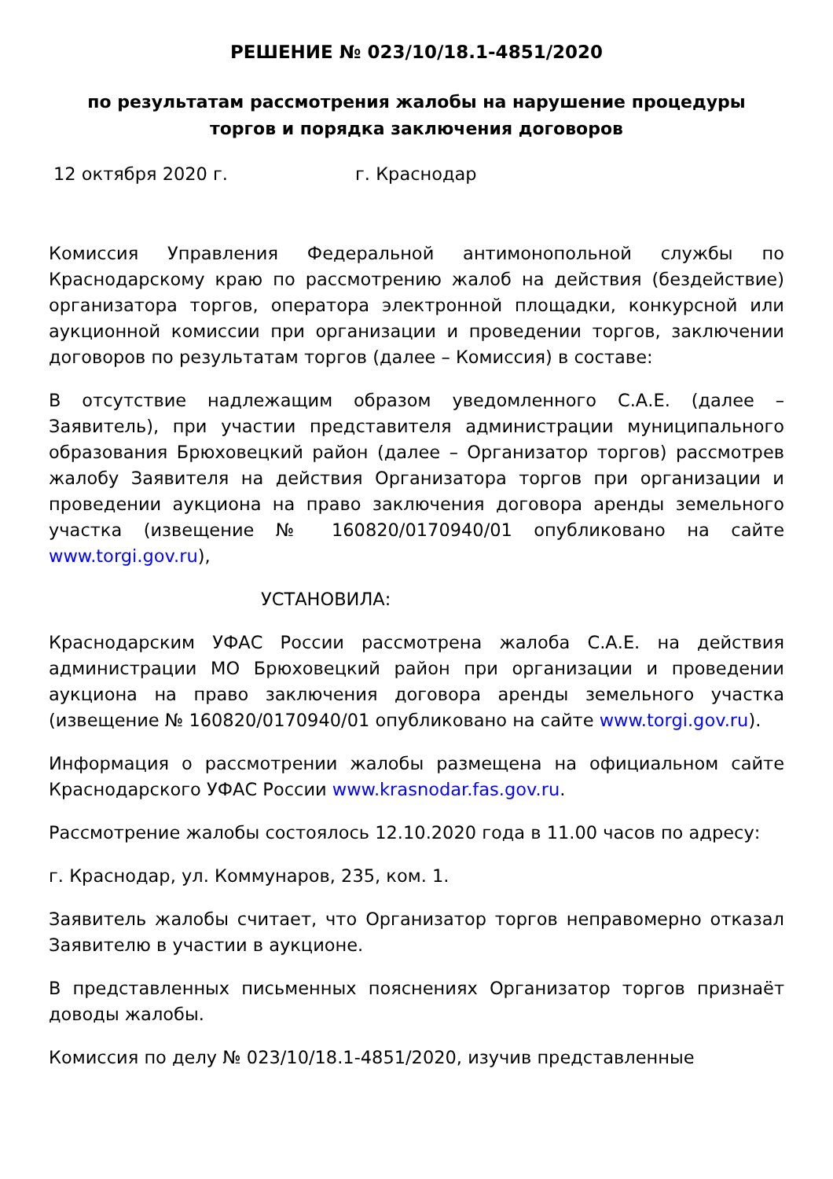РЕШЕНИЕ № 023/10/18.1-4851/2020
по результатам рассмотрения жалобы на нарушение процедуры
торгов и порядка заключения договоров
12 октября 2020 г. г. Краснодар
Комиссия Управления Федеральной антимонопольной службы по Краснодарскому краю по рассмотрению жалоб на действия (бездействие) организатора торгов, оператора электронной площадки, конкурсной или аукционной комиссии при организации и проведении торгов, заключении договоров по результатам торгов (далее – Комиссия) в составе:
В отсутствие надлежащим образом уведомленного С.А.Е. (далее – Заявитель), при участии представителя администрации муниципального образования Брюховецкий район (далее – Организатор торгов) рассмотрев жалобу Заявителя на действия Организатора торгов при организации и проведении аукциона на право заключения договора аренды земельного участка (извещение № 160820/0170940/01 опубликовано на сайте www.torgi.gov.ru),
УСТАНОВИЛА:
Краснодарским УФАС России рассмотрена жалоба С.А.Е. на действия администрации МО Брюховецкий район при организации и проведении аукциона на право заключения договора аренды земельного участка (извещение № 160820/0170940/01 опубликовано на сайте www.torgi.gov.ru).
Информация о рассмотрении жалобы размещена на официальном сайте Краснодарского УФАС России www.krasnodar.fas.gov.ru.
Рассмотрение жалобы состоялось 12.10.2020 года в 11.00 часов по адресу:
г. Краснодар, ул. Коммунаров, 235, ком. 1.
Заявитель жалобы считает, что Организатор торгов неправомерно отказал Заявителю в участии в аукционе.
В представленных письменных пояснениях Организатор торгов признаёт доводы жалобы.
Комиссия по делу № 023/10/18.1-4851/2020, изучив представленные